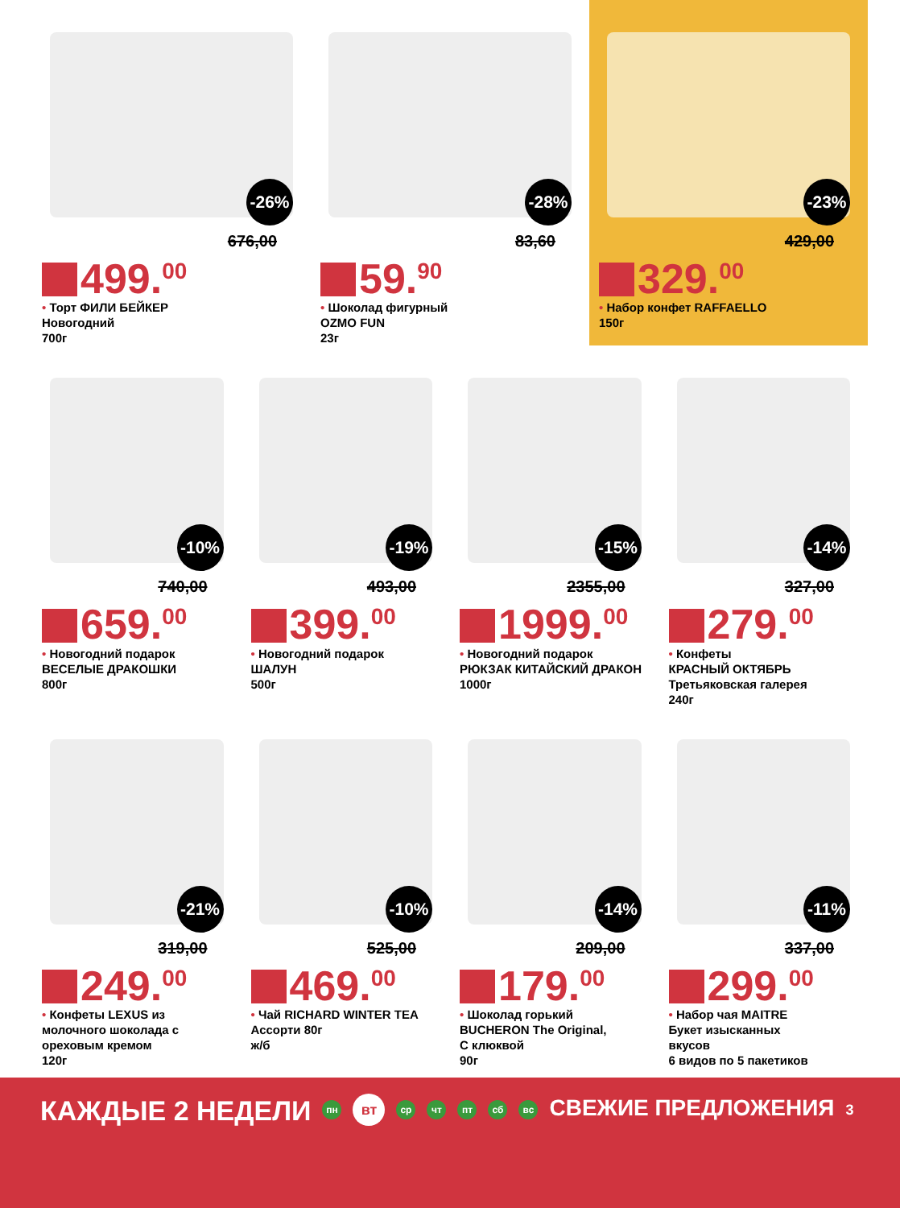-26%
676,00
499.<sup>00</sup>
• Торт ФИЛИ БЕЙКЕР
Новогодний
700г
-28%
83,60
59.<sup>90</sup>
• Шоколад фигурный
OZMO FUN
23г
-23%
429,00
329.<sup>00</sup>
• Набор конфет RAFFAELLO
150г
-10%
740,00
659.<sup>00</sup>
• Новогодний подарок
ВЕСЕЛЫЕ ДРАКОШКИ
800г
-19%
493,00
399.<sup>00</sup>
• Новогодний подарок
ШАЛУН
500г
-15%
2355,00
1999.<sup>00</sup>
• Новогодний подарок
РЮКЗАК КИТАЙСКИЙ ДРАКОН
1000г
-14%
327,00
279.<sup>00</sup>
• Конфеты
КРАСНЫЙ ОКТЯБРЬ
Третьяковская галерея
240г
-21%
319,00
249.<sup>00</sup>
• Конфеты LEXUS из молочного шоколада с ореховым кремом
120г
-10%
525,00
469.<sup>00</sup>
• Чай RICHARD WINTER TEA
Ассорти 80г
ж/б
-14%
209,00
179.<sup>00</sup>
• Шоколад горький
BUCHERON The Original,
С клюквой
90г
-11%
337,00
299.<sup>00</sup>
• Набор чая MAITRE
Букет изысканных
вкусов
6 видов по 5 пакетиков
КАЖДЫЕ 2 НЕДЕЛИ пн вт ср чт пт сб вс СВЕЖИЕ ПРЕДЛОЖЕНИЯ 3